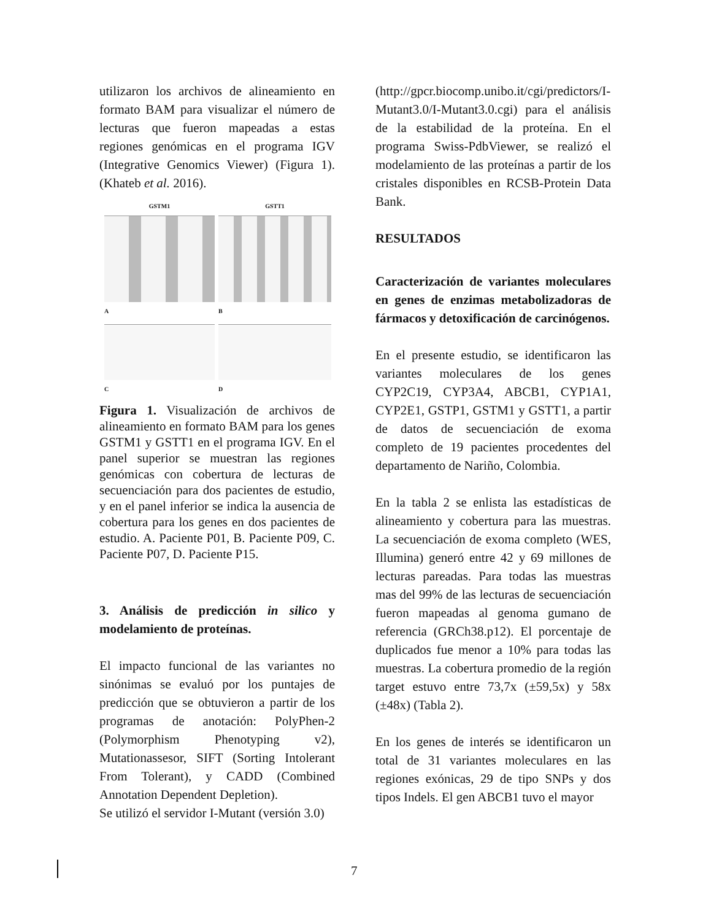utilizaron los archivos de alineamiento en formato BAM para visualizar el número de lecturas que fueron mapeadas a estas regiones genómicas en el programa IGV (Integrative Genomics Viewer) (Figura 1). (Khateb et al. 2016).
GSTM1
A
GSTT1
B
C
D
Figura 1. Visualización de archivos de alineamiento en formato BAM para los genes GSTM1 y GSTT1 en el programa IGV. En el panel superior se muestran las regiones genómicas con cobertura de lecturas de secuenciación para dos pacientes de estudio, y en el panel inferior se indica la ausencia de cobertura para los genes en dos pacientes de estudio. A. Paciente P01, B. Paciente P09, C. Paciente P07, D. Paciente P15.
3. Análisis de predicción in silico y modelamiento de proteínas.
El impacto funcional de las variantes no sinónimas se evaluó por los puntajes de predicción que se obtuvieron a partir de los programas de anotación: PolyPhen-2 (Polymorphism Phenotyping v2), Mutationassesor, SIFT (Sorting Intolerant From Tolerant), y CADD (Combined Annotation Dependent Depletion).
Se utilizó el servidor I-Mutant (versión 3.0)
(http://gpcr.biocomp.unibo.it/cgi/predictors/I-Mutant3.0/I-Mutant3.0.cgi) para el análisis de la estabilidad de la proteína. En el programa Swiss-PdbViewer, se realizó el modelamiento de las proteínas a partir de los cristales disponibles en RCSB-Protein Data Bank.
RESULTADOS
Caracterización de variantes moleculares en genes de enzimas metabolizadoras de fármacos y detoxificación de carcinógenos.
En el presente estudio, se identificaron las variantes moleculares de los genes CYP2C19, CYP3A4, ABCB1, CYP1A1, CYP2E1, GSTP1, GSTM1 y GSTT1, a partir de datos de secuenciación de exoma completo de 19 pacientes procedentes del departamento de Nariño, Colombia.
En la tabla 2 se enlista las estadísticas de alineamiento y cobertura para las muestras. La secuenciación de exoma completo (WES, Illumina) generó entre 42 y 69 millones de lecturas pareadas. Para todas las muestras mas del 99% de las lecturas de secuenciación fueron mapeadas al genoma gumano de referencia (GRCh38.p12). El porcentaje de duplicados fue menor a 10% para todas las muestras. La cobertura promedio de la región target estuvo entre 73,7x (±59,5x) y 58x (±48x) (Tabla 2).
En los genes de interés se identificaron un total de 31 variantes moleculares en las regiones exónicas, 29 de tipo SNPs y dos tipos Indels. El gen ABCB1 tuvo el mayor
7